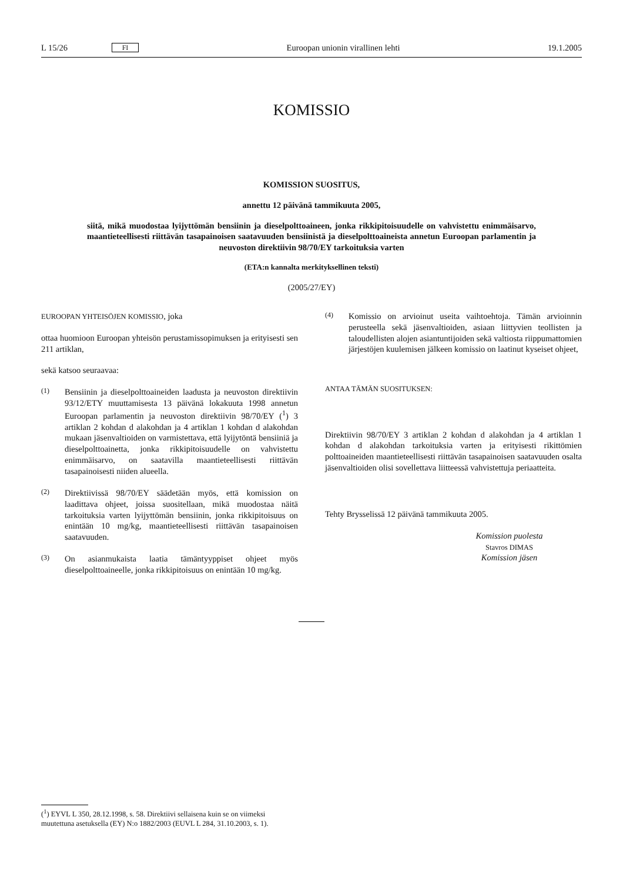L 15/26 FI Euroopan unionin virallinen lehti 19.1.2005
KOMISSIO
KOMISSION SUOSITUS,
annettu 12 päivänä tammikuuta 2005,
siitä, mikä muodostaa lyijyttömän bensiinin ja dieselpolttoaineen, jonka rikkipitoisuudelle on vahvistettu enimmäisarvo, maantieteellisesti riittävän tasapainoisen saatavuuden bensiinistä ja dieselpolttoaineista annetun Euroopan parlamentin ja neuvoston direktiivin 98/70/EY tarkoituksia varten
(ETA:n kannalta merkityksellinen teksti)
(2005/27/EY)
EUROOPAN YHTEISÖJEN KOMISSIO, joka
ottaa huomioon Euroopan yhteisön perustamissopimuksen ja erityisesti sen 211 artiklan,
sekä katsoo seuraavaa:
(1)
Bensiinin ja dieselpolttoaineiden laadusta ja neuvoston direktiivin 93/12/ETY muuttamisesta 13 päivänä lokakuuta 1998 annetun Euroopan parlamentin ja neuvoston direktiivin 98/70/EY (<sup>1</sup>) 3 artiklan 2 kohdan d alakohdan ja 4 artiklan 1 kohdan d alakohdan mukaan jäsenvaltioiden on varmistettava, että lyijytöntä bensiiniä ja dieselpolttoainetta, jonka rikkipitoisuudelle on vahvistettu enimmäisarvo, on saatavilla maantieteellisesti riittävän tasapainoisesti niiden alueella.
(2)
Direktiivissä 98/70/EY säädetään myös, että komission on laadittava ohjeet, joissa suositellaan, mikä muodostaa näitä tarkoituksia varten lyijyttömän bensiinin, jonka rikkipitoisuus on enintään 10 mg/kg, maantieteellisesti riittävän tasapainoisen saatavuuden.
(3)
On asianmukaista laatia tämäntyyppiset ohjeet myös dieselpolttoaineelle, jonka rikkipitoisuus on enintään 10 mg/kg.
(4)
Komissio on arvioinut useita vaihtoehtoja. Tämän arvioinnin perusteella sekä jäsenvaltioiden, asiaan liittyvien teollisten ja taloudellisten alojen asiantuntijoiden sekä valtiosta riippumattomien järjestöjen kuulemisen jälkeen komissio on laatinut kyseiset ohjeet,
ANTAA TÄMÄN SUOSITUKSEN:
Direktiivin 98/70/EY 3 artiklan 2 kohdan d alakohdan ja 4 artiklan 1 kohdan d alakohdan tarkoituksia varten ja erityisesti rikittömien polttoaineiden maantieteellisesti riittävän tasapainoisen saatavuuden osalta jäsenvaltioiden olisi sovellettava liitteessä vahvistettuja periaatteita.
Tehty Brysselissä 12 päivänä tammikuuta 2005.
Komission puolesta
Stavros DIMAS
Komission jäsen
(<sup>1</sup>) EYVL L 350, 28.12.1998, s. 58. Direktiivi sellaisena kuin se on viimeksi muutettuna asetuksella (EY) N:o 1882/2003 (EUVL L 284, 31.10.2003, s. 1).